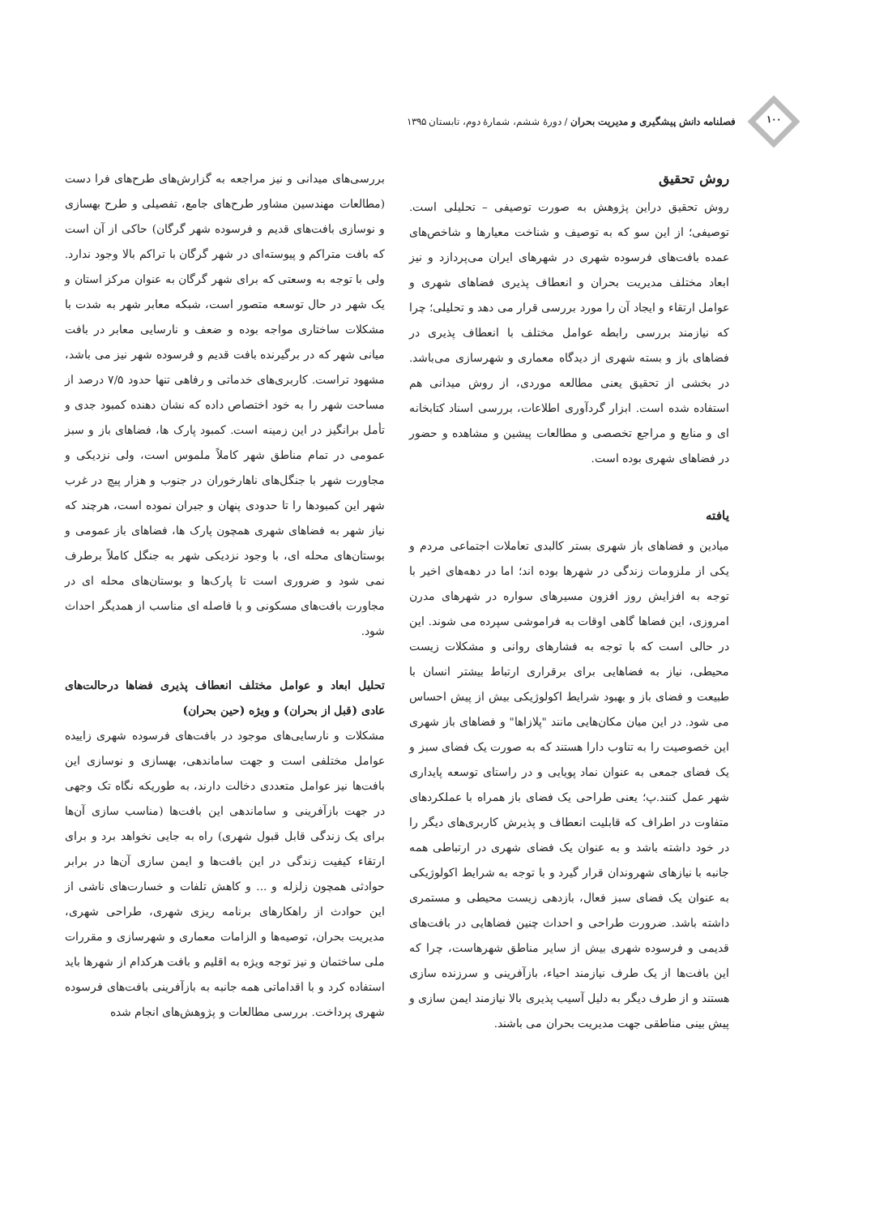۱۰۰
فصلنامه دانش پیشگیری و مدیریت بحران / دورهٔ ششم، شمارهٔ دوم، تابستان ۱۳۹۵
روش تحقیق
روش تحقیق دراین پژوهش به صورت توصیفی – تحلیلی است. توصیفی؛ از این سو که به توصیف و شناخت معیارها و شاخص‌های عمده بافت‌های فرسوده شهری در شهرهای ایران می‌پردازد و نیز ابعاد مختلف مدیریت بحران و انعطاف پذیری فضاهای شهری و عوامل ارتقاء و ایجاد آن را مورد بررسی قرار می دهد و تحلیلی؛ چرا که نیازمند بررسی رابطه عوامل مختلف با انعطاف پذیری در فضاهای باز و بسته شهری از دیدگاه معماری و شهرسازی می‌باشد. در بخشی از تحقیق یعنی مطالعه موردی، از روش میدانی هم استفاده شده است. ابزار گردآوری اطلاعات، بررسی اسناد کتابخانه ای و منابع و مراجع تخصصی و مطالعات پیشین و مشاهده و حضور در فضاهای شهری بوده است.
یافته
میادین و فضاهای باز شهری بستر کالبدی تعاملات اجتماعی مردم و یکی از ملزومات زندگی در شهرها بوده اند؛ اما در دهه‌های اخیر با توجه به افزایش روز افزون مسیرهای سواره در شهرهای مدرن امروزی، این فضاها گاهی اوقات به فراموشی سپرده می شوند. این در حالی است که با توجه به فشارهای روانی و مشکلات زیست محیطی، نیاز به فضاهایی برای برقراری ارتباط بیشتر انسان با طبیعت و فضای باز و بهبود شرایط اکولوژیکی بیش از پیش احساس می شود. در این میان مکان‌هایی مانند "پلازاها" و فضاهای باز شهری این خصوصیت را به تناوب دارا هستند که به صورت یک فضای سبز و یک فضای جمعی به عنوان نماد پویایی و در راستای توسعه پایداری شهر عمل کنند.پ؛ یعنی طراحی یک فضای باز همراه با عملکردهای متفاوت در اطراف که قابلیت انعطاف و پذیرش کاربری‌های دیگر را در خود داشته باشد و به عنوان یک فضای شهری در ارتباطی همه جانبه با نیازهای شهروندان قرار گیرد و با توجه به شرایط اکولوژیکی به عنوان یک فضای سبز فعال، بازدهی زیست محیطی و مستمری داشته باشد. ضرورت طراحی و احداث چنین فضاهایی در بافت‌های قدیمی و فرسوده شهری بیش از سایر مناطق شهرهاست، چرا که این بافت‌ها از یک طرف نیازمند احیاء، بازآفرینی و سرزنده سازی هستند و از طرف دیگر به دلیل آسیب پذیری بالا نیازمند ایمن سازی و پیش بینی مناطقی جهت مدیریت بحران می باشند.
بررسی‌های میدانی و نیز مراجعه به گزارش‌های طرح‌های فرا دست (مطالعات مهندسین مشاور طرح‌های جامع، تفصیلی و طرح بهسازی و نوسازی بافت‌های قدیم و فرسوده شهر گرگان) حاکی از آن است که بافت متراکم و پیوسته‌ای در شهر گرگان با تراکم بالا وجود ندارد. ولی با توجه به وسعتی که برای شهر گرگان به عنوان مرکز استان و یک شهر در حال توسعه متصور است، شبکه معابر شهر به شدت با مشکلات ساختاری مواجه بوده و ضعف و نارسایی معابر در بافت میانی شهر که در برگیرنده بافت قدیم و فرسوده شهر نیز می باشد، مشهود تراست. کاربری‌های خدماتی و رفاهی تنها حدود ۷/۵ درصد از مساحت شهر را به خود اختصاص داده که نشان دهنده کمبود جدی و تأمل برانگیز در این زمینه است. کمبود پارک ها، فضاهای باز و سبز عمومی در تمام مناطق شهر کاملاً ملموس است، ولی نزدیکی و مجاورت شهر با جنگل‌های ناهارخوران در جنوب و هزار پیچ در غرب شهر این کمبودها را تا حدودی پنهان و جبران نموده است، هرچند که نیاز شهر به فضاهای شهری همچون پارک ها، فضاهای باز عمومی و بوستان‌های محله ای، با وجود نزدیکی شهر به جنگل کاملاً برطرف نمی شود و ضروری است تا پارک‌ها و بوستان‌های محله ای در مجاورت بافت‌های مسکونی و با فاصله ای مناسب از همدیگر احداث شود.
تحلیل ابعاد و عوامل مختلف انعطاف پذیری فضاها درحالت‌های عادی (قبل از بحران) و ویژه (حین بحران)
مشکلات و نارسایی‌های موجود در بافت‌های فرسوده شهری زاییده عوامل مختلفی است و جهت ساماندهی، بهسازی و نوسازی این بافت‌ها نیز عوامل متعددی دخالت دارند، به طوریکه نگاه تک وجهی در جهت بازآفرینی و ساماندهی این بافت‌ها (مناسب سازی آن‌ها برای یک زندگی قابل قبول شهری) راه به جایی نخواهد برد و برای ارتقاء کیفیت زندگی در این بافت‌ها و ایمن سازی آن‌ها در برابر حوادثی همچون زلزله و ... و کاهش تلفات و خسارت‌های ناشی از این حوادث از راهکارهای برنامه ریزی شهری، طراحی شهری، مدیریت بحران، توصیه‌ها و الزامات معماری و شهرسازی و مقررات ملی ساختمان و نیز توجه ویژه به اقلیم و بافت هرکدام از شهرها باید استفاده کرد و با اقداماتی همه جانبه به بازآفرینی بافت‌های فرسوده شهری پرداخت. بررسی مطالعات و پژوهش‌های انجام شده